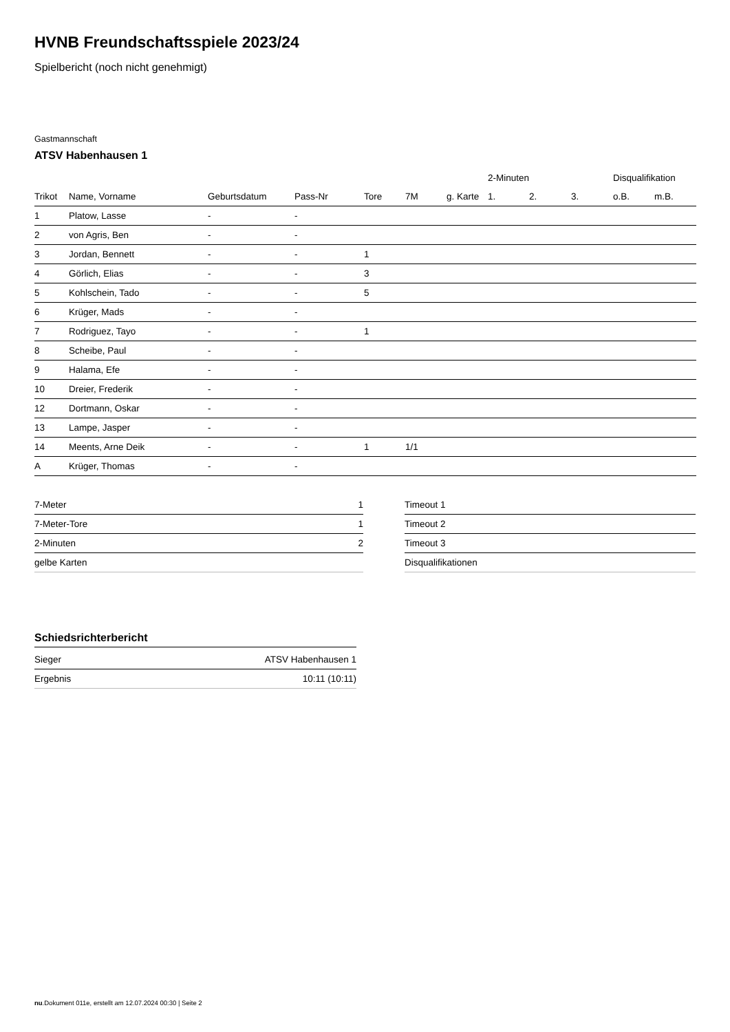HVNB Freundschaftsspiele 2023/24
Spielbericht (noch nicht genehmigt)
Gastmannschaft
ATSV Habenhausen 1
| | | | | | | | 2-Minuten | | | Disqualifikation | |
| --- | --- | --- | --- | --- | --- | --- | --- | --- | --- | --- | --- |
| Trikot | Name, Vorname | Geburtsdatum | Pass-Nr | Tore | 7M | g. Karte | 1. | 2. | 3. | o.B. | m.B. |
| 1 | Platow, Lasse | - | - | | | | | | | | |
| 2 | von Agris, Ben | - | - | | | | | | | | |
| 3 | Jordan, Bennett | - | - | 1 | | | | | | | |
| 4 | Görlich, Elias | - | - | 3 | | | | | | | |
| 5 | Kohlschein, Tado | - | - | 5 | | | | | | | |
| 6 | Krüger, Mads | - | - | | | | | | | | |
| 7 | Rodriguez, Tayo | - | - | 1 | | | | | | | |
| 8 | Scheibe, Paul | - | - | | | | | | | | |
| 9 | Halama, Efe | - | - | | | | | | | | |
| 10 | Dreier, Frederik | - | - | | | | | | | | |
| 12 | Dortmann, Oskar | - | - | | | | | | | | |
| 13 | Lampe, Jasper | - | - | | | | | | | | |
| 14 | Meents, Arne Deik | - | - | 1 | 1/1 | | | | | | |
| A | Krüger, Thomas | - | - | | | | | | | | |
| 7-Meter | 1 |
| 7-Meter-Tore | 1 |
| 2-Minuten | 2 |
| gelbe Karten | |
| Timeout 1 |
| Timeout 2 |
| Timeout 3 |
| Disqualifikationen |
Schiedsrichterbericht
| Sieger | ATSV Habenhausen 1 |
| Ergebnis | 10:11 (10:11) |
nu.Dokument 011e, erstellt am 12.07.2024 00:30 | Seite 2